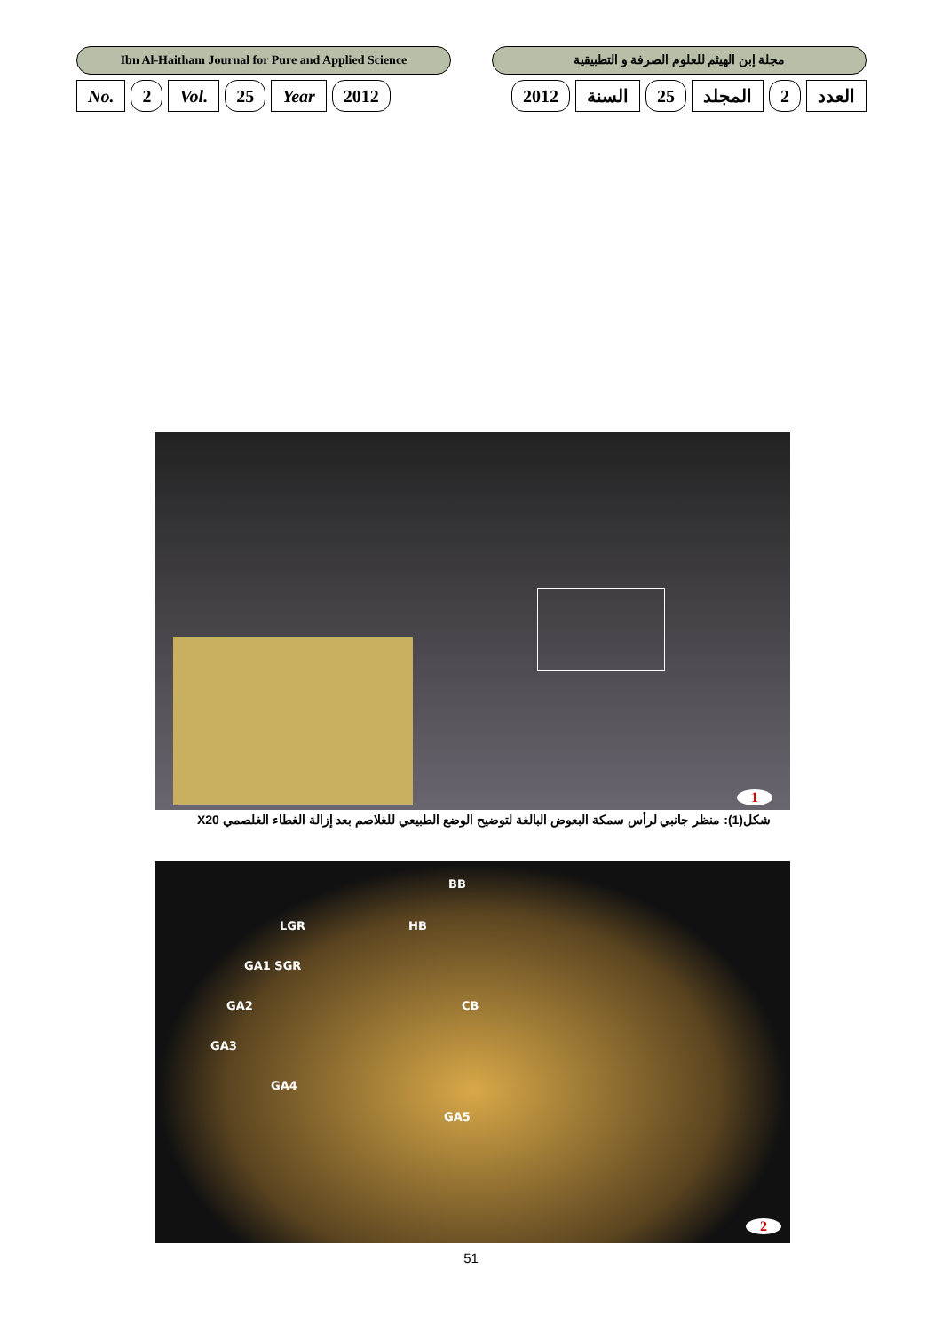Ibn Al-Haitham Journal for Pure and Applied Science
مجلة إبن الهيثم للعلوم الصرفة و التطبيقية
No. 2 Vol. 25 Year 2012 العدد 2 المجلد 25 السنة 2012
1
شكل(1): منظر جانبي لرأس سمكة البعوض البالغة لتوضيح الوضع الطبيعي للغلاصم بعد إزالة الغطاء الغلصمي X20
BB
LGR HB
GA1 SGR
GA2 CB
GA3
GA4
GA5
2
51